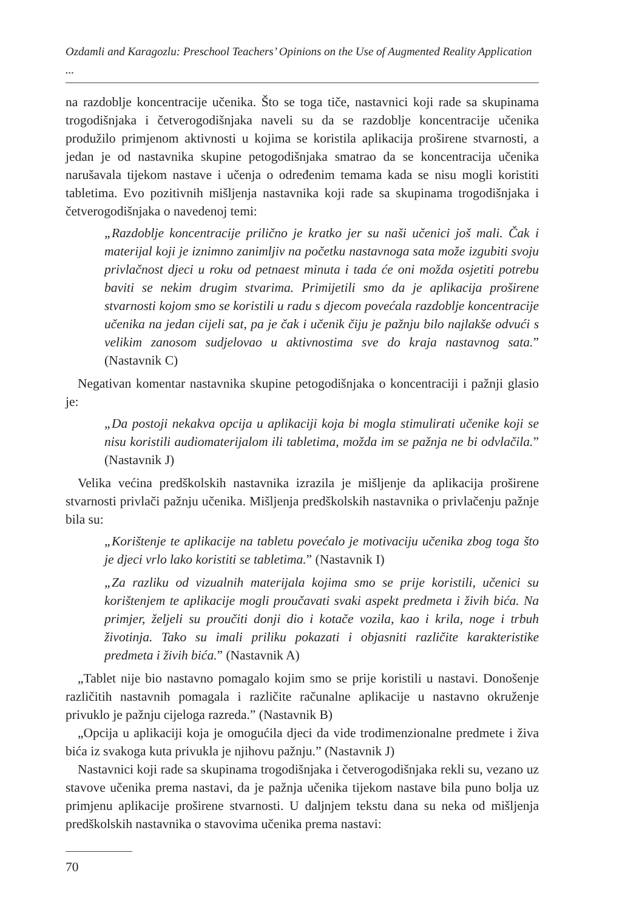Ozdamli and Karagozlu: Preschool Teachers’ Opinions on the Use of Augmented Reality Application ...
na razdoblje koncentracije učenika. Što se toga tiče, nastavnici koji rade sa skupinama trogodišnjaka i četverogodišnjaka naveli su da se razdoblje koncentracije učenika produžilo primjenom aktivnosti u kojima se koristila aplikacija proširene stvarnosti, a jedan je od nastavnika skupine petogodišnjaka smatrao da se koncentracija učenika narušavala tijekom nastave i učenja o određenim temama kada se nisu mogli koristiti tabletima. Evo pozitivnih mišljenja nastavnika koji rade sa skupinama trogodišnjaka i četverogodišnjaka o navedenoj temi:
„Razdoblje koncentracije prilično je kratko jer su naši učenici još mali. Čak i materijal koji je iznimno zanimljiv na početku nastavnoga sata može izgubiti svoju privlačnost djeci u roku od petnaest minuta i tada će oni možda osjetiti potrebu baviti se nekim drugim stvarima. Primijetili smo da je aplikacija proširene stvarnosti kojom smo se koristili u radu s djecom povećala razdoblje koncentracije učenika na jedan cijeli sat, pa je čak i učenik čiju je pažnju bilo najlakše odvući s velikim zanosom sudjelovao u aktivnostima sve do kraja nastavnog sata.” (Nastavnik C)
Negativan komentar nastavnika skupine petogodišnjaka o koncentraciji i pažnji glasio je:
„Da postoji nekakva opcija u aplikaciji koja bi mogla stimulirati učenike koji se nisu koristili audiomaterijalom ili tabletima, možda im se pažnja ne bi odvlačila.” (Nastavnik J)
Velika većina predškolskih nastavnika izrazila je mišljenje da aplikacija proširene stvarnosti privlači pažnju učenika. Mišljenja predškolskih nastavnika o privlačenju pažnje bila su:
„Korištenje te aplikacije na tabletu povećalo je motivaciju učenika zbog toga što je djeci vrlo lako koristiti se tabletima.” (Nastavnik I)
„Za razliku od vizualnih materijala kojima smo se prije koristili, učenici su korištenjem te aplikacije mogli proučavati svaki aspekt predmeta i živih bića. Na primjer, željeli su proučiti donji dio i kotače vozila, kao i krila, noge i trbuh životinja. Tako su imali priliku pokazati i objasniti različite karakteristike predmeta i živih bića.” (Nastavnik A)
„Tablet nije bio nastavno pomagalo kojim smo se prije koristili u nastavi. Donošenje različitih nastavnih pomagala i različite računalne aplikacije u nastavno okruženje privuklo je pažnju cijeloga razreda.” (Nastavnik B)
„Opcija u aplikaciji koja je omogućila djeci da vide trodimenzionalne predmete i živa bića iz svakoga kuta privukla je njihovu pažnju.” (Nastavnik J)
Nastavnici koji rade sa skupinama trogodišnjaka i četverogodišnjaka rekli su, vezano uz stavove učenika prema nastavi, da je pažnja učenika tijekom nastave bila puno bolja uz primjenu aplikacije proširene stvarnosti. U daljnjem tekstu dana su neka od mišljenja predškolskih nastavnika o stavovima učenika prema nastavi:
70